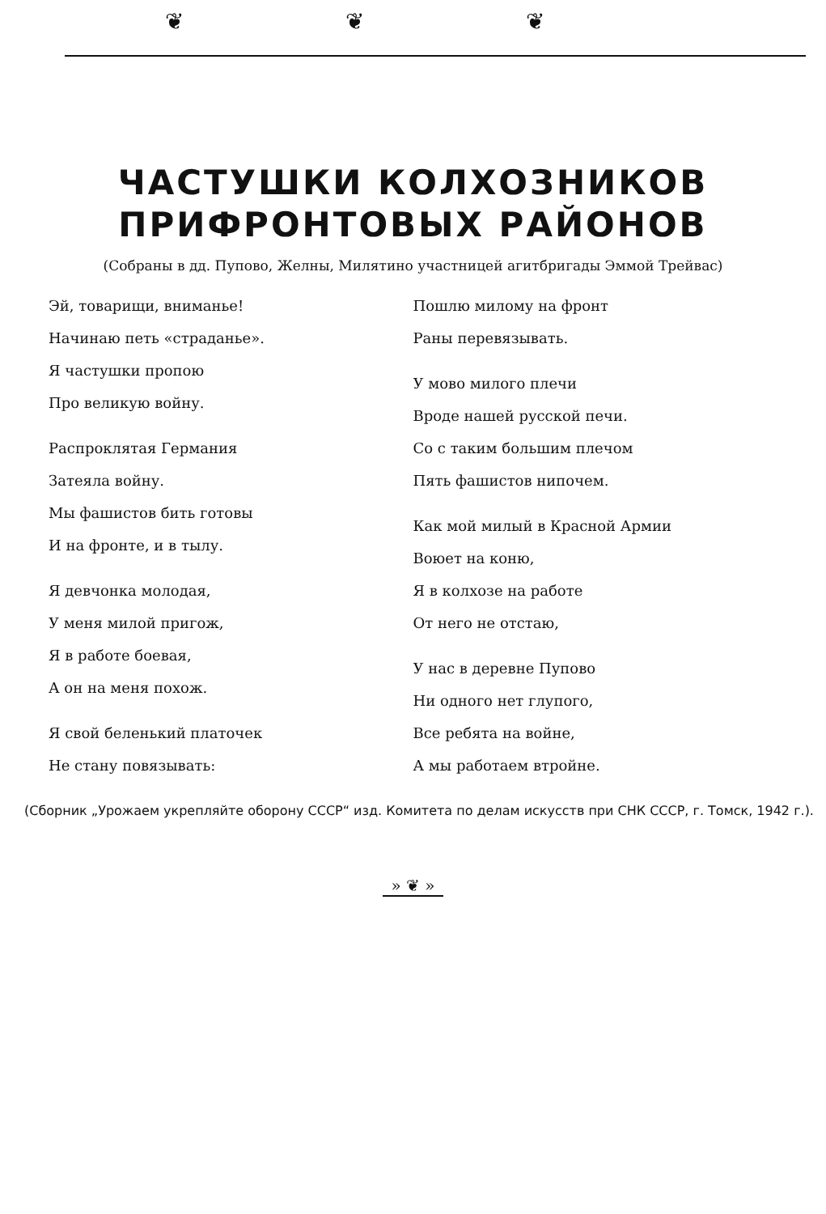❦❦❦
ЧАСТУШКИ КОЛХОЗНИКОВ
ПРИФРОНТОВЫХ РАЙОНОВ
(Собраны в дд. Пупово, Желны, Милятино участницей агитбригады Эммой Трейвас)
Эй, товарищи, вниманье!
Начинаю петь «страданье».
Я частушки пропою
Про великую войну.
Распроклятая Германия
Затеяла войну.
Мы фашистов бить готовы
И на фронте, и в тылу.
Я девчонка молодая,
У меня милой пригож,
Я в работе боевая,
А он на меня похож.
Я свой беленький платочек
Не стану повязывать:
Пошлю милому на фронт
Раны перевязывать.
У мово милого плечи
Вроде нашей русской печи.
Со с таким большим плечом
Пять фашистов нипочем.
Как мой милый в Красной Армии
Воюет на коню,
Я в колхозе на работе
От него не отстаю,
У нас в деревне Пупово
Ни одного нет глупого,
Все ребята на войне,
А мы работаем втройне.
(Сборник „Урожаем укрепляйте оборону СССР“ изд. Комитета по делам искусств при СНК СССР, г. Томск, 1942 г.).
» ❦ »